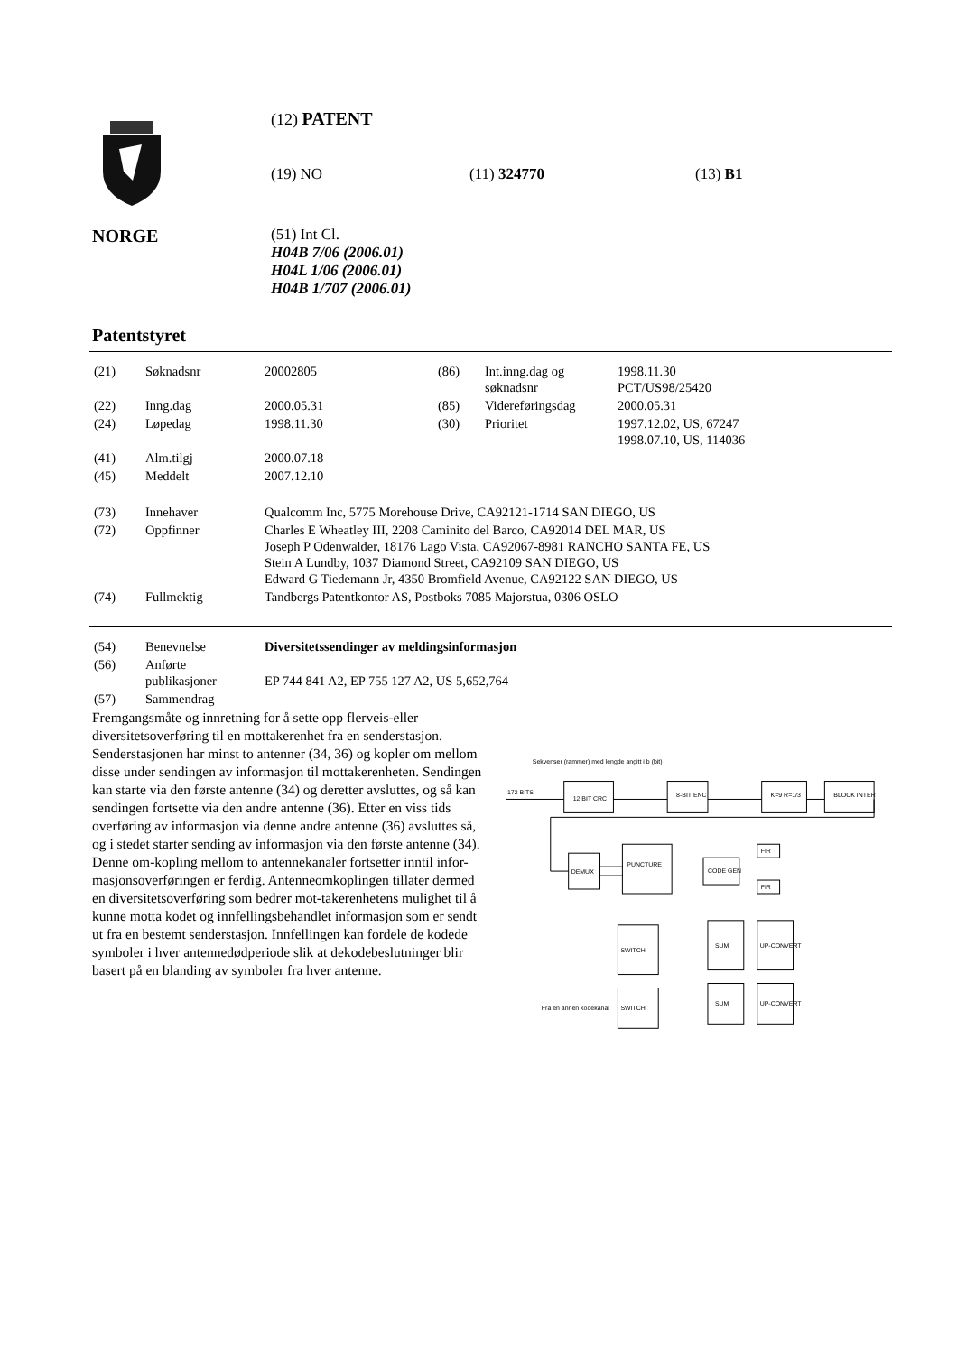(12) PATENT
(19) NO (11) 324770 (13) B1
NORGE
(51) Int Cl.
H04B 7/06 (2006.01)
H04L 1/06 (2006.01)
H04B 1/707 (2006.01)
Patentstyret
| (21) | Søknadsnr | 20002805 | (86) | Int.inng.dag og søknadsnr | 1998.11.30 PCT/US98/25420 |
| (22) | Inng.dag | 2000.05.31 | (85) | Videreføringsdag | 2000.05.31 |
| (24) | Løpedag | 1998.11.30 | (30) | Prioritet | 1997.12.02, US, 67247 1998.07.10, US, 114036 |
| (41) | Alm.tilgj | 2000.07.18 | | | |
| (45) | Meddelt | 2007.12.10 | | | |
| (73) | Innehaver | Qualcomm Inc, 5775 Morehouse Drive, CA92121-1714 SAN DIEGO, US | | | |
| (72) | Oppfinner | Charles E Wheatley III, 2208 Caminito del Barco, CA92014 DEL MAR, US Joseph P Odenwalder, 18176 Lago Vista, CA92067-8981 RANCHO SANTA FE, US Stein A Lundby, 1037 Diamond Street, CA92109 SAN DIEGO, US Edward G Tiedemann Jr, 4350 Bromfield Avenue, CA92122 SAN DIEGO, US | | | |
| (74) | Fullmektig | Tandbergs Patentkontor AS, Postboks 7085 Majorstua, 0306 OSLO | | | |
| (54) | Benevnelse | Diversitetssendinger av meldingsinformasjon |
| (56) | Anførte publikasjoner | EP 744 841 A2, EP 755 127 A2, US 5,652,764 |
| (57) | Sammendrag | |
Fremgangsmåte og innretning for å sette opp flerveis-eller diversitetsoverføring til en mottakerenhet fra en senderstasjon. Senderstasjonen har minst to antenner (34, 36) og kopler om mellom disse under sendingen av informasjon til mottakerenheten. Sendingen kan starte via den første antenne (34) og deretter avsluttes, og så kan sendingen fortsette via den andre antenne (36). Etter en viss tids overføring av informasjon via denne andre antenne (36) avsluttes så, og i stedet starter sending av informasjon via den første antenne (34). Denne om-kopling mellom to antennekanaler fortsetter inntil infor-masjonsoverføringen er ferdig. Antenneomkoplingen tillater dermed en diversitetsoverføring som bedrer mot-takerenhetens mulighet til å kunne motta kodet og innfellingsbehandlet informasjon som er sendt ut fra en bestemt senderstasjon. Innfellingen kan fordele de kodede symboler i hver antennedødperiode slik at dekodebeslutninger blir basert på en blanding av symboler fra hver antenne.
Sekvenser (rammer) med lengde angitt i b (bit)
172 BITS
12 BIT CRC
8-BIT ENC
K=9 R=1/3
BLOCK INTER
DEMUX
PUNCTURE
CODE GEN
FIR
FIR
SWITCH
SUM
UP-CONVERT
SWITCH
SUM
UP-CONVERT
Fra en annen kodekanal